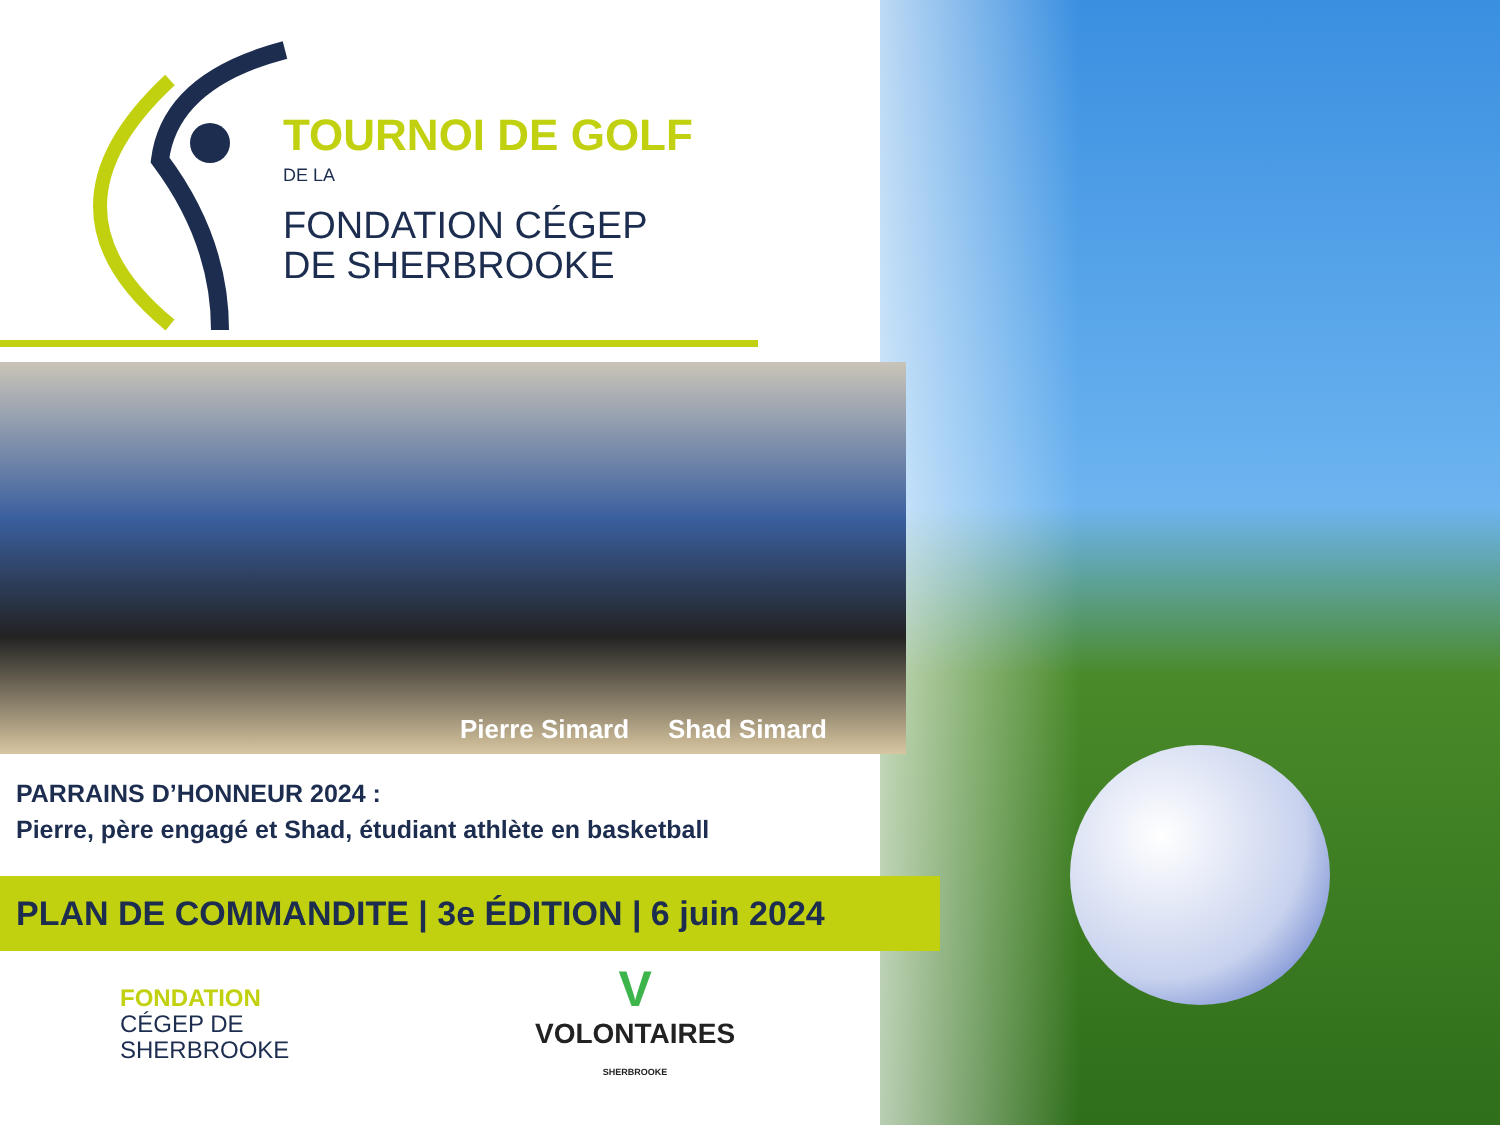TOURNOI DE GOLF
DE LA
FONDATION CÉGEP
DE SHERBROOKE
Pierre Simard Shad Simard
PARRAINS D’HONNEUR 2024 :
Pierre, père engagé et Shad, étudiant athlète en basketball
PLAN DE COMMANDITE | 3e ÉDITION | 6 juin 2024
FONDATION
CÉGEP DE
SHERBROOKE
V
VOLONTAIRES
SHERBROOKE